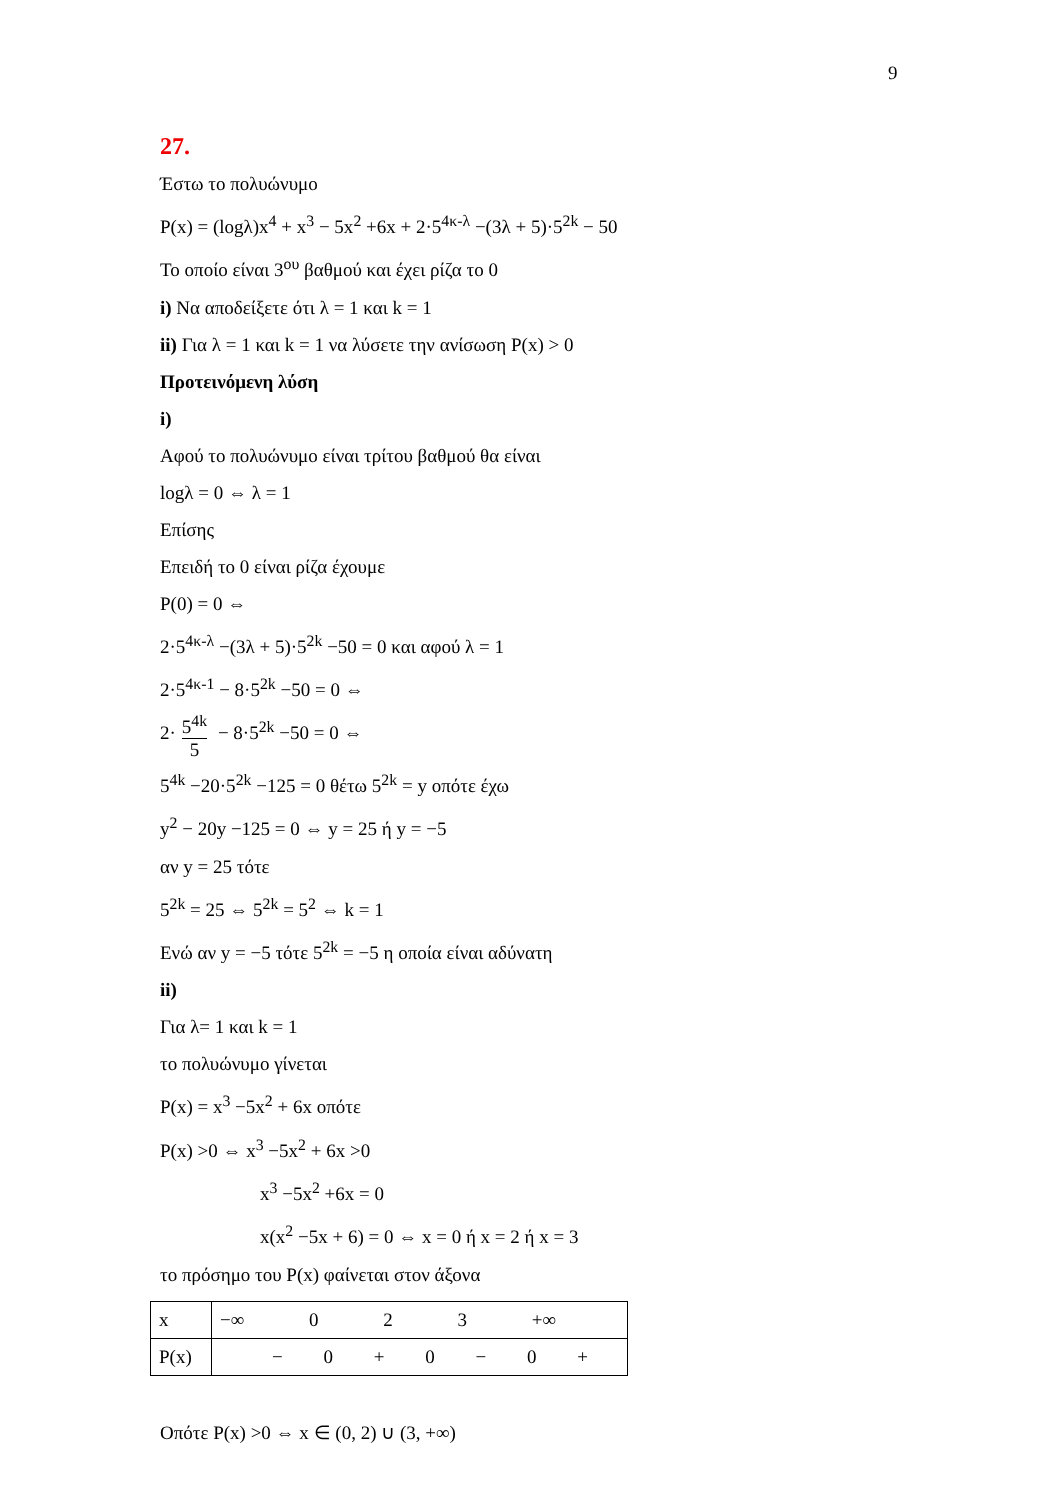9
27.
Έστω το πολυώνυμο
P(x) = (logλ)x<sup>4</sup> + x<sup>3</sup> − 5x<sup>2</sup> +6x + 2·5<sup>4κ-λ</sup> −(3λ + 5)·5<sup>2k</sup> − 50
Το οποίο είναι 3<sup>ου</sup> βαθμού και έχει ρίζα το 0
i) Να αποδείξετε ότι λ = 1 και k = 1
ii) Για λ = 1 και k = 1 να λύσετε την ανίσωση P(x) > 0
Προτεινόμενη λύση
i)
Αφού το πολυώνυμο είναι τρίτου βαθμού θα είναι
logλ = 0 ⇔ λ = 1
Επίσης
Επειδή το 0 είναι ρίζα έχουμε
P(0) = 0 ⇔
2·5<sup>4κ-λ</sup> −(3λ + 5)·5<sup>2k</sup> −50 = 0 και αφού λ = 1
2·5<sup>4κ-1</sup> − 8·5<sup>2k</sup> −50 = 0 ⇔
2· 5<sup>4k</sup> 5 − 8·5<sup>2k</sup> −50 = 0 ⇔
5<sup>4k</sup> −20·5<sup>2k</sup> −125 = 0 θέτω 5<sup>2k</sup> = y οπότε έχω
y<sup>2</sup> − 20y −125 = 0 ⇔ y = 25 ή y = −5
αν y = 25 τότε
5<sup>2k</sup> = 25 ⇔ 5<sup>2k</sup> = 5<sup>2</sup> ⇔ k = 1
Ενώ αν y = −5 τότε 5<sup>2k</sup> = −5 η οποία είναι αδύνατη
ii)
Για λ= 1 και k = 1
το πολυώνυμο γίνεται
P(x) = x<sup>3</sup> −5x<sup>2</sup> + 6x οπότε
P(x) >0 ⇔ x<sup>3</sup> −5x<sup>2</sup> + 6x >0
x<sup>3</sup> −5x<sup>2</sup> +6x = 0
x(x<sup>2</sup> −5x + 6) = 0 ⇔ x = 0 ή x = 2 ή x = 3
το πρόσημο του P(x) φαίνεται στον άξονα
| x | −∞ 0 2 3 +∞ |
| P(x) | − 0 + 0 − 0 + |
Οπότε P(x) >0 ⇔ x ∈ (0, 2) ∪ (3, +∞)